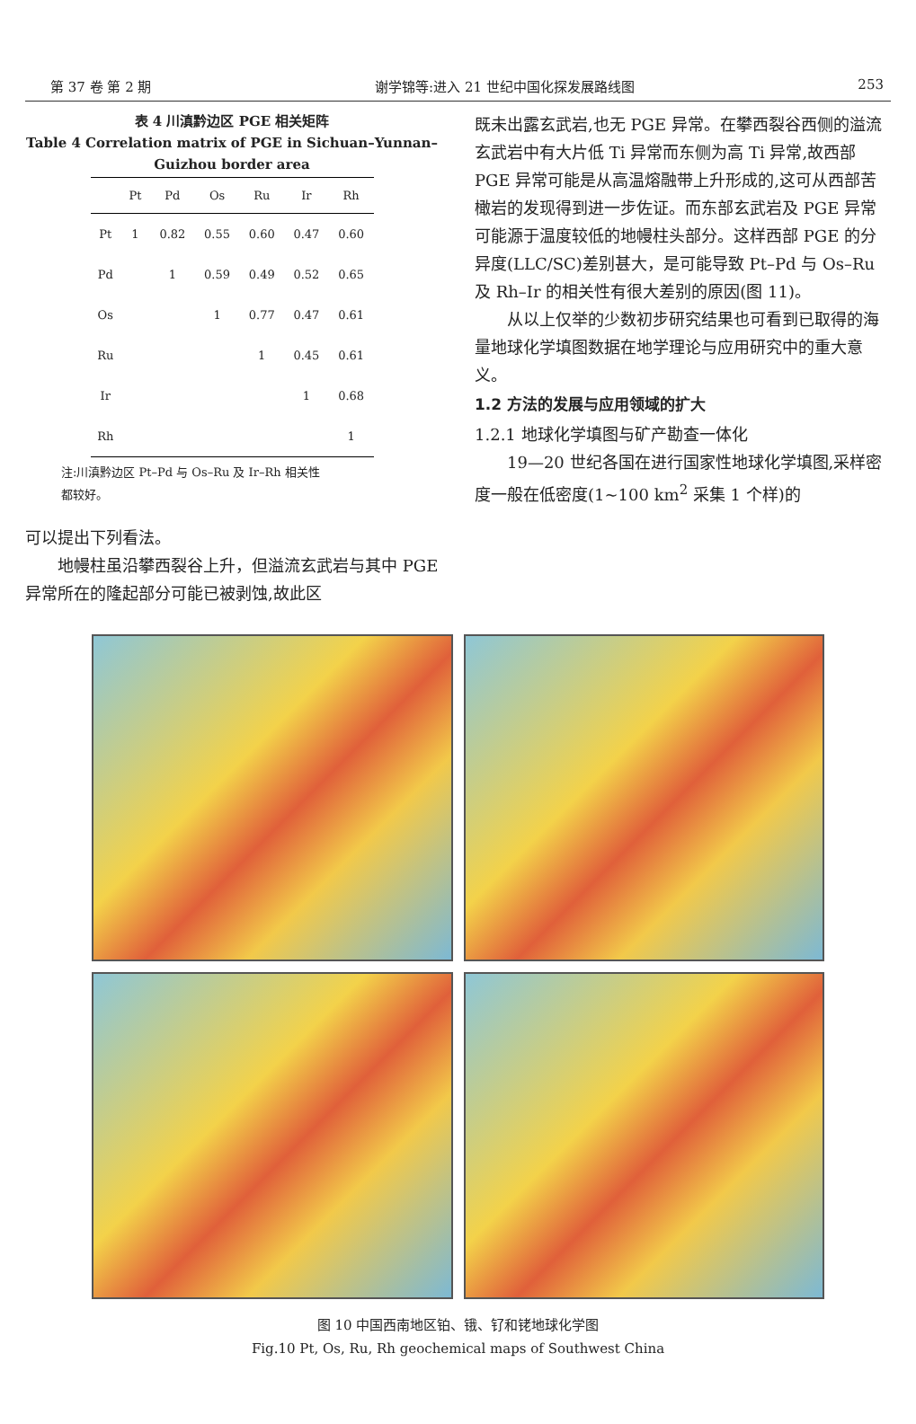第 37 卷 第 2 期 谢学锦等:进入 21 世纪中国化探发展路线图 253
表 4 川滇黔边区 PGE 相关矩阵
Table 4 Correlation matrix of PGE in Sichuan–Yunnan–Guizhou border area
| | Pt | Pd | Os | Ru | Ir | Rh |
| --- | --- | --- | --- | --- | --- | --- |
| Pt | 1 | 0.82 | 0.55 | 0.60 | 0.47 | 0.60 |
| Pd | | 1 | 0.59 | 0.49 | 0.52 | 0.65 |
| Os | | | 1 | 0.77 | 0.47 | 0.61 |
| Ru | | | | 1 | 0.45 | 0.61 |
| Ir | | | | | 1 | 0.68 |
| Rh | | | | | | 1 |
注:川滇黔边区 Pt–Pd 与 Os–Ru 及 Ir–Rh 相关性都较好。
可以提出下列看法。
地幔柱虽沿攀西裂谷上升，但溢流玄武岩与其中 PGE 异常所在的隆起部分可能已被剥蚀,故此区
既未出露玄武岩,也无 PGE 异常。在攀西裂谷西侧的溢流玄武岩中有大片低 Ti 异常而东侧为高 Ti 异常,故西部 PGE 异常可能是从高温熔融带上升形成的,这可从西部苦橄岩的发现得到进一步佐证。而东部玄武岩及 PGE 异常可能源于温度较低的地幔柱头部分。这样西部 PGE 的分异度(LLC/SC)差别甚大，是可能导致 Pt–Pd 与 Os–Ru 及 Rh–Ir 的相关性有很大差别的原因(图 11)。
从以上仅举的少数初步研究结果也可看到已取得的海量地球化学填图数据在地学理论与应用研究中的重大意义。
1.2 方法的发展与应用领域的扩大
1.2.1 地球化学填图与矿产勘查一体化
19—20 世纪各国在进行国家性地球化学填图,采样密度一般在低密度(1~100 km<sup>2</sup> 采集 1 个样)的
图 10 中国西南地区铂、锇、钌和铑地球化学图
Fig.10 Pt, Os, Ru, Rh geochemical maps of Southwest China